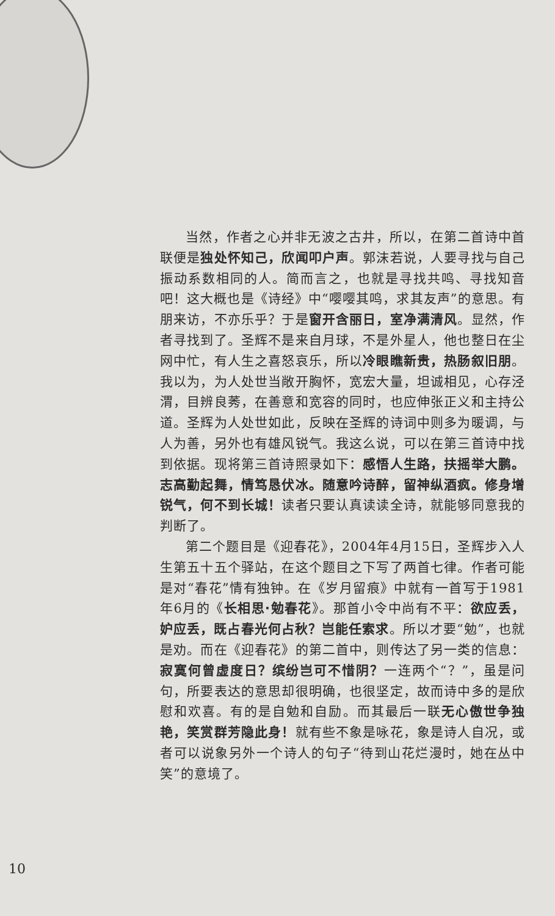当然，作者之心并非无波之古井，所以，在第二首诗中首联便是独处怀知己，欣闻叩户声。郭沫若说，人要寻找与自己振动系数相同的人。简而言之，也就是寻找共鸣、寻找知音吧！这大概也是《诗经》中“嘤嘤其鸣，求其友声”的意思。有朋来访，不亦乐乎？于是窗开含丽日，室净满清风。显然，作者寻找到了。圣辉不是来自月球，不是外星人，他也整日在尘网中忙，有人生之喜怒哀乐，所以冷眼瞧新贵，热肠叙旧朋。我以为，为人处世当敞开胸怀，宽宏大量，坦诚相见，心存泾渭，目辨良莠，在善意和宽容的同时，也应伸张正义和主持公道。圣辉为人处世如此，反映在圣辉的诗词中则多为暖调，与人为善，另外也有雄风锐气。我这么说，可以在第三首诗中找到依据。现将第三首诗照录如下：感悟人生路，扶摇举大鹏。志高勤起舞，情笃恳伏冰。随意吟诗醉，留神纵酒疯。修身增锐气，何不到长城！读者只要认真读读全诗，就能够同意我的判断了。
第二个题目是《迎春花》，2004年4月15日，圣辉步入人生第五十五个驿站，在这个题目之下写了两首七律。作者可能是对“春花”情有独钟。在《岁月留痕》中就有一首写于1981年6月的《长相思·勉春花》。那首小令中尚有不平：欲应丢，妒应丢，既占春光何占秋？岂能任索求。所以才要“勉”，也就是劝。而在《迎春花》的第二首中，则传达了另一类的信息：寂寞何曾虚度日？缤纷岂可不惜阴？一连两个“？”，虽是问句，所要表达的意思却很明确，也很坚定，故而诗中多的是欣慰和欢喜。有的是自勉和自励。而其最后一联无心傲世争独艳，笑赏群芳隐此身！就有些不象是咏花，象是诗人自况，或者可以说象另外一个诗人的句子“待到山花烂漫时，她在丛中笑”的意境了。
10